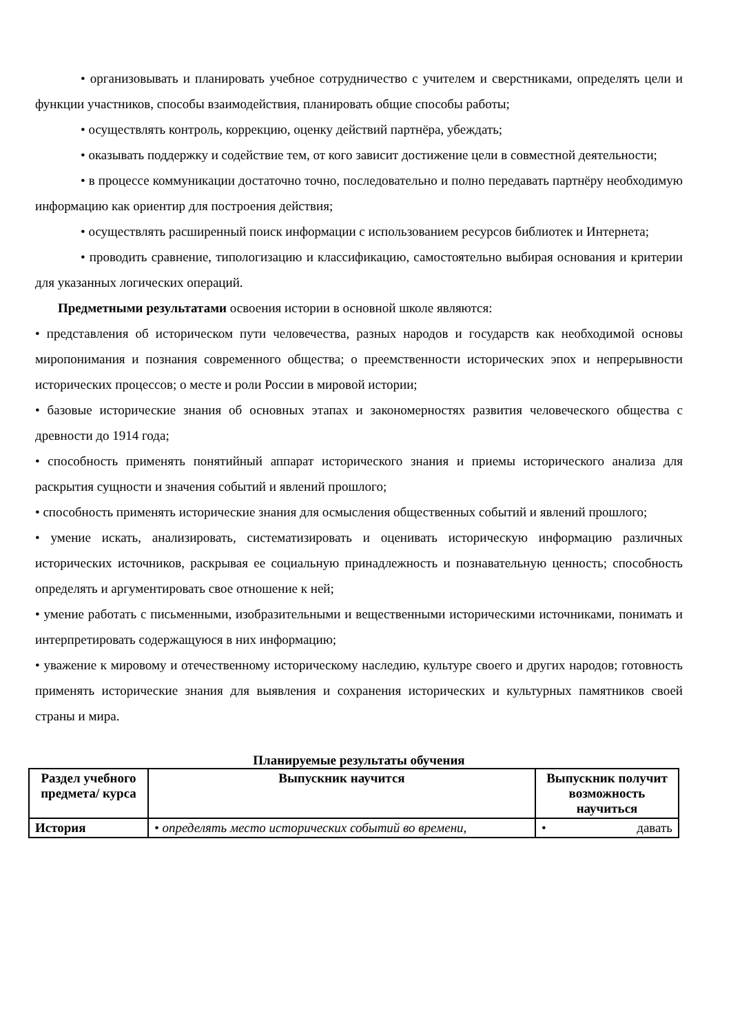• организовывать и планировать учебное сотрудничество с учителем и сверстниками, определять цели и функции участников, способы взаимодействия, планировать общие способы работы;
• осуществлять контроль, коррекцию, оценку действий партнёра, убеждать;
• оказывать поддержку и содействие тем, от кого зависит достижение цели в совместной деятельности;
• в процессе коммуникации достаточно точно, последовательно и полно передавать партнёру необходимую информацию как ориентир для построения действия;
• осуществлять расширенный поиск информации с использованием ресурсов библиотек и Интернета;
• проводить сравнение, типологизацию и классификацию, самостоятельно выбирая основания и критерии для указанных логических операций.
Предметными результатами освоения истории в основной школе являются:
• представления об историческом пути человечества, разных народов и государств как необходимой основы миропонимания и познания современного общества; о преемственности исторических эпох и непрерывности исторических процессов; о месте и роли России в мировой истории;
• базовые исторические знания об основных этапах и закономерностях развития человеческого общества с древности до 1914 года;
• способность применять понятийный аппарат исторического знания и приемы исторического анализа для раскрытия сущности и значения событий и явлений прошлого;
• способность применять исторические знания для осмысления общественных событий и явлений прошлого;
• умение искать, анализировать, систематизировать и оценивать историческую информацию различных исторических источников, раскрывая ее социальную принадлежность и познавательную ценность; способность определять и аргументировать свое отношение к ней;
• умение работать с письменными, изобразительными и вещественными историческими источниками, понимать и интерпретировать содержащуюся в них информацию;
• уважение к мировому и отечественному историческому наследию, культуре своего и других народов; готовность применять исторические знания для выявления и сохранения исторических и культурных памятников своей страны и мира.
Планируемые результаты обучения
| Раздел учебного предмета/ курса | Выпускник научится | Выпускник получит возможность научиться |
| --- | --- | --- |
| История | • определять место исторических событий во времени, | • давать |